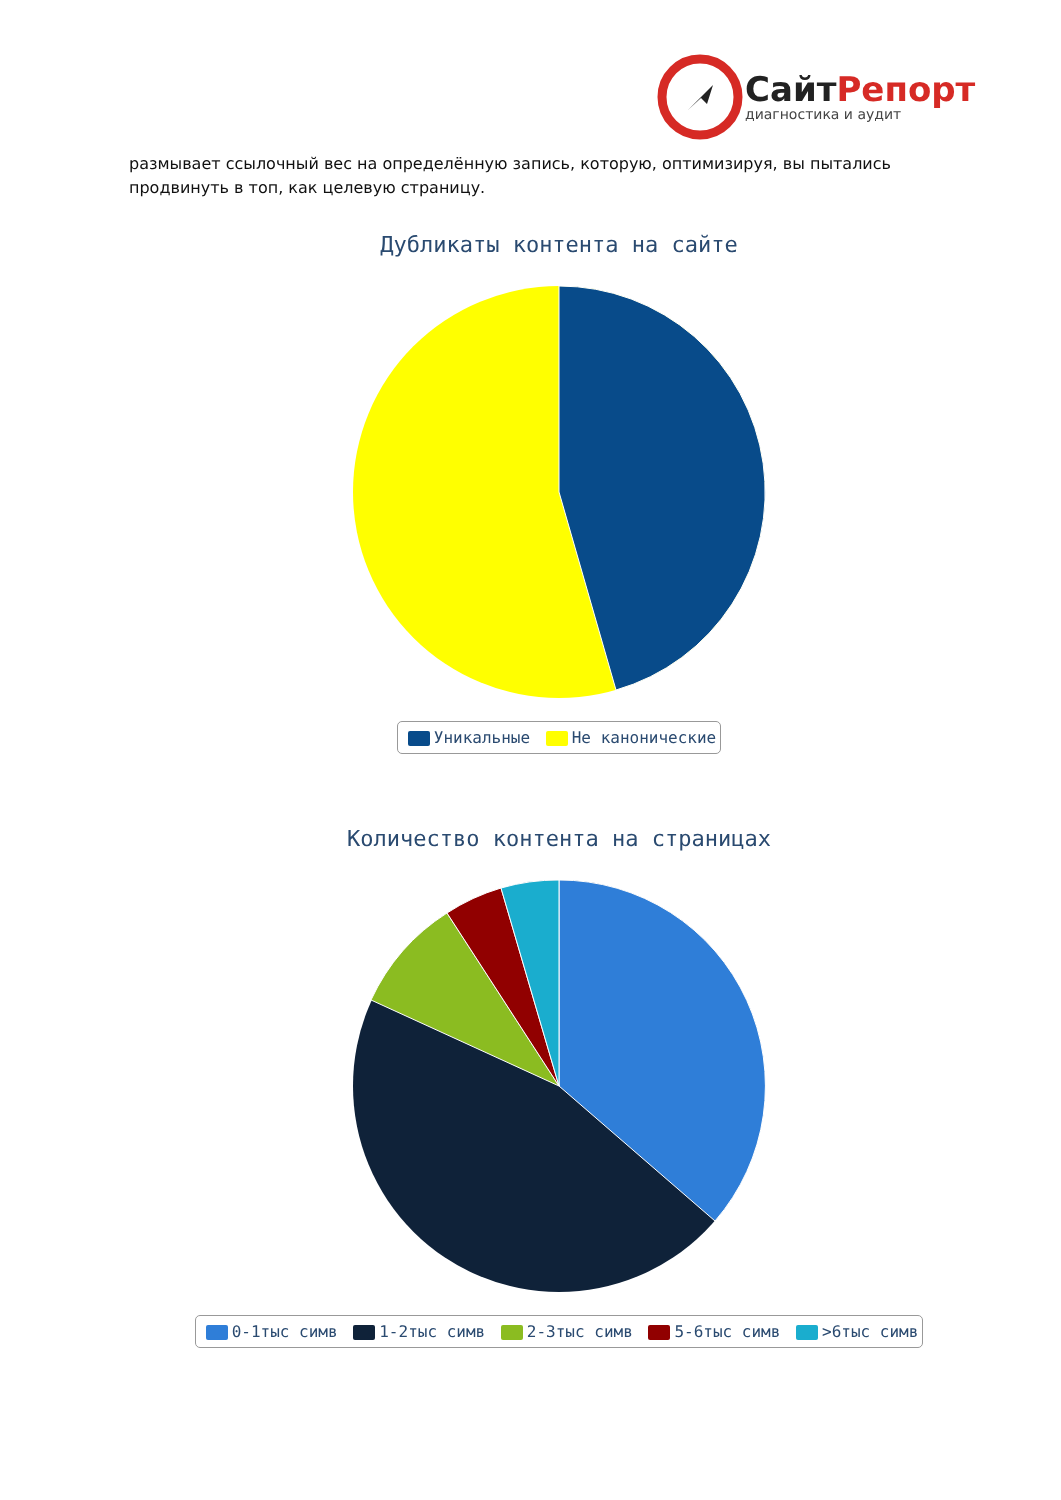Сайт Репорт
диагностика и аудит
размывает ссылочный вес на определённую запись, которую, оптимизируя, вы пытались продвинуть в топ, как целевую страницу.
Дубликаты контента на сайте
Уникальные Не канонические
Количество контента на страницах
0-1тыс симв 1-2тыс симв 2-3тыс симв 5-6тыс симв >6тыс симв